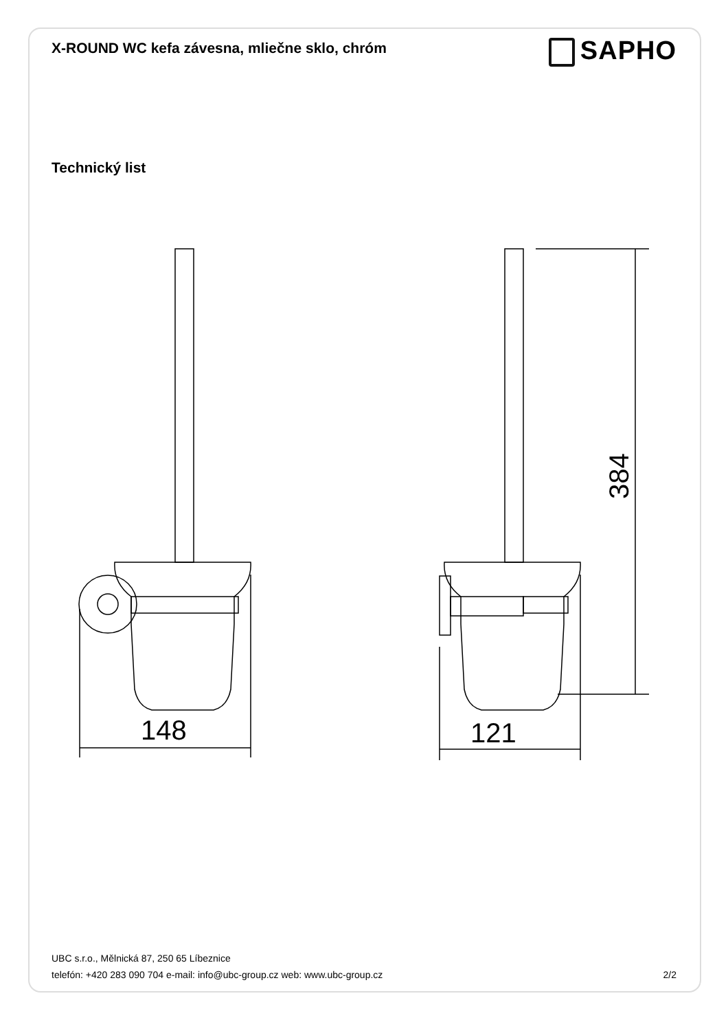X-ROUND WC kefa závesna, mliečne sklo, chróm
SAPHO
Technický list
148
121
384
UBC s.r.o., Mělnická 87, 250 65 Líbeznice
telefón: +420 283 090 704 e-mail: info@ubc-group.cz web: www.ubc-group.cz 2/2